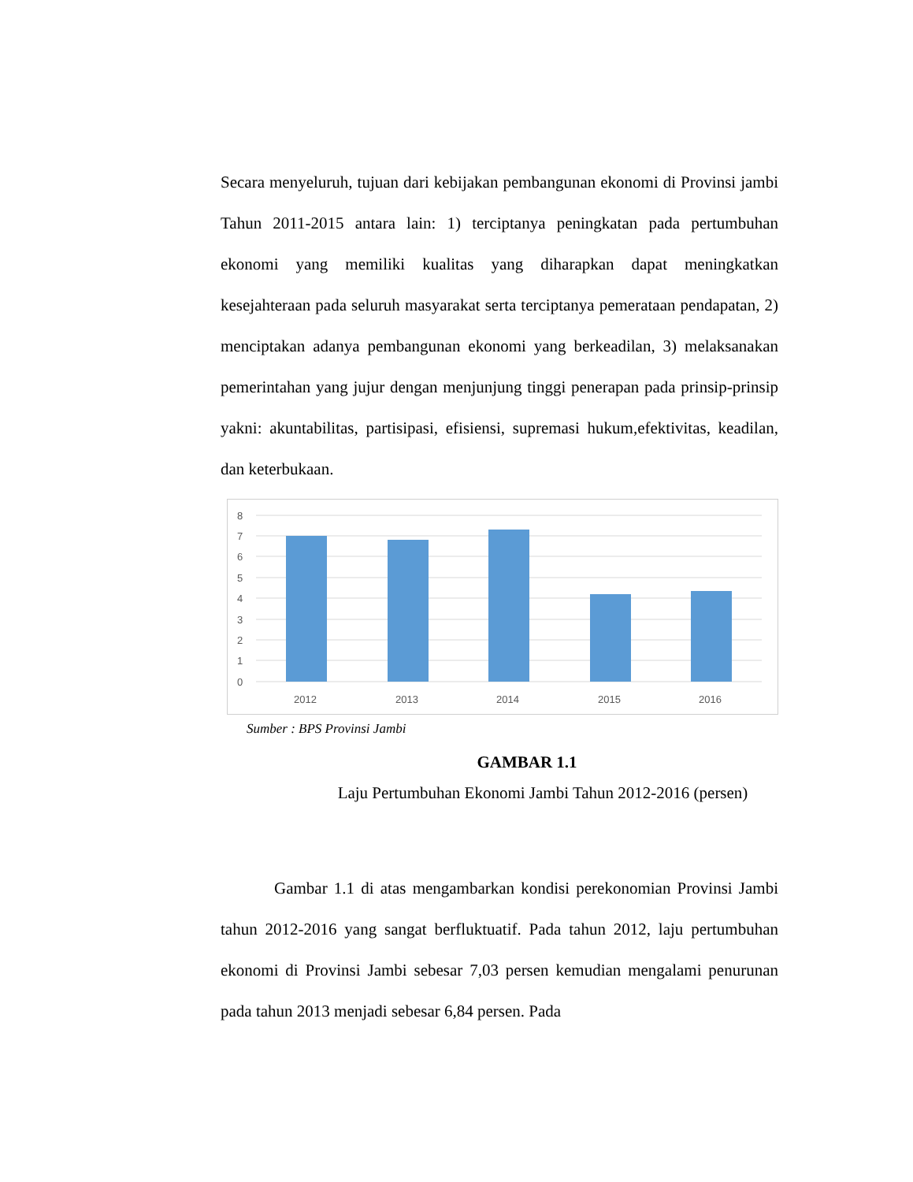Secara menyeluruh, tujuan dari kebijakan pembangunan ekonomi di Provinsi jambi Tahun 2011-2015 antara lain: 1) terciptanya peningkatan pada pertumbuhan ekonomi yang memiliki kualitas yang diharapkan dapat meningkatkan kesejahteraan pada seluruh masyarakat serta terciptanya pemerataan pendapatan, 2) menciptakan adanya pembangunan ekonomi yang berkeadilan, 3) melaksanakan pemerintahan yang jujur dengan menjunjung tinggi penerapan pada prinsip-prinsip yakni: akuntabilitas, partisipasi, efisiensi, supremasi hukum,efektivitas, keadilan, dan keterbukaan.
8
7
6
5
4
3
2
1
0
2012
2013
2014
2015
2016
Sumber : BPS Provinsi Jambi
GAMBAR 1.1
Laju Pertumbuhan Ekonomi Jambi Tahun 2012-2016 (persen)
Gambar 1.1 di atas mengambarkan kondisi perekonomian Provinsi Jambi tahun 2012-2016 yang sangat berfluktuatif. Pada tahun 2012, laju pertumbuhan ekonomi di Provinsi Jambi sebesar 7,03 persen kemudian mengalami penurunan pada tahun 2013 menjadi sebesar 6,84 persen. Pada